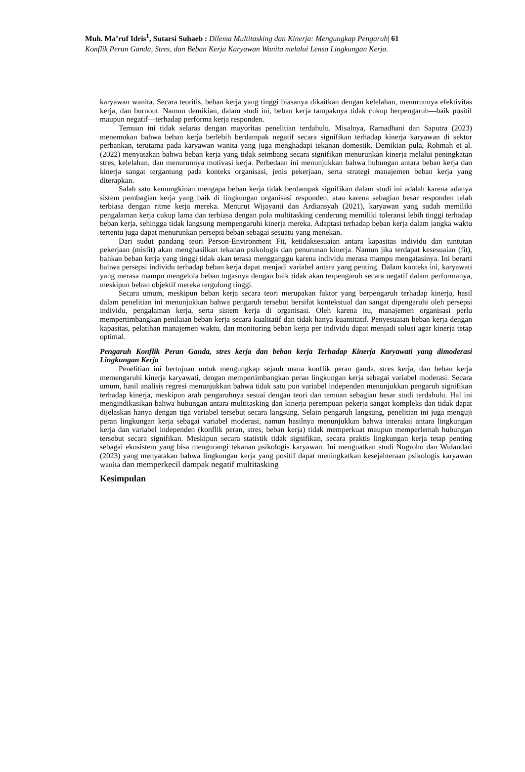Muh. Ma’ruf Idris<sup>1</sup>, Sutarsi Suhaeb : Dilema Multitasking dan Kinerja: Mengungkap Pengaruh| 61
Konflik Peran Ganda, Stres, dan Beban Kerja Karyawan Wanita melalui Lensa Lingkungan Kerja.
karyawan wanita. Secara teoritis, beban kerja yang tinggi biasanya dikaitkan dengan kelelahan, menurunnya efektivitas kerja, dan burnout. Namun demikian, dalam studi ini, beban kerja tampaknya tidak cukup berpengaruh—baik positif maupun negatif—terhadap performa kerja responden.
Temuan ini tidak selaras dengan mayoritas penelitian terdahulu. Misalnya, Ramadhani dan Saputra (2023) menemukan bahwa beban kerja berlebih berdampak negatif secara signifikan terhadap kinerja karyawan di sektor perbankan, terutama pada karyawan wanita yang juga menghadapi tekanan domestik. Demikian pula, Rohmah et al. (2022) menyatakan bahwa beban kerja yang tidak seimbang secara signifikan menurunkan kinerja melalui peningkatan stres, kelelahan, dan menurunnya motivasi kerja. Perbedaan ini menunjukkan bahwa hubungan antara beban kerja dan kinerja sangat tergantung pada konteks organisasi, jenis pekerjaan, serta strategi manajemen beban kerja yang diterapkan.
Salah satu kemungkinan mengapa beban kerja tidak berdampak signifikan dalam studi ini adalah karena adanya sistem pembagian kerja yang baik di lingkungan organisasi responden, atau karena sebagian besar responden telah terbiasa dengan ritme kerja mereka. Menurut Wijayanti dan Ardiansyah (2021), karyawan yang sudah memiliki pengalaman kerja cukup lama dan terbiasa dengan pola multitasking cenderung memiliki toleransi lebih tinggi terhadap beban kerja, sehingga tidak langsung mempengaruhi kinerja mereka. Adaptasi terhadap beban kerja dalam jangka waktu tertentu juga dapat menurunkan persepsi beban sebagai sesuatu yang menekan.
Dari sudut pandang teori Person-Environment Fit, ketidaksesuaian antara kapasitas individu dan tuntutan pekerjaan (misfit) akan menghasilkan tekanan psikologis dan penurunan kinerja. Namun jika terdapat kesesuaian (fit), bahkan beban kerja yang tinggi tidak akan terasa mengganggu karena individu merasa mampu mengatasinya. Ini berarti bahwa persepsi individu terhadap beban kerja dapat menjadi variabel antara yang penting. Dalam konteks ini, karyawati yang merasa mampu mengelola beban tugasnya dengan baik tidak akan terpengaruh secara negatif dalam performanya, meskipun beban objektif mereka tergolong tinggi.
Secara umum, meskipun beban kerja secara teori merupakan faktor yang berpengaruh terhadap kinerja, hasil dalam penelitian ini menunjukkan bahwa pengaruh tersebut bersifat kontekstual dan sangat dipengaruhi oleh persepsi individu, pengalaman kerja, serta sistem kerja di organisasi. Oleh karena itu, manajemen organisasi perlu mempertimbangkan penilaian beban kerja secara kualitatif dan tidak hanya kuantitatif. Penyesuaian beban kerja dengan kapasitas, pelatihan manajemen waktu, dan monitoring beban kerja per individu dapat menjadi solusi agar kinerja tetap optimal.
Pengaruh Konflik Peran Ganda, stres kerja dan beban kerja Terhadap Kinerja Karyawati yang dimoderasi Lingkungan Kerja
Penelitian ini bertujuan untuk mengungkap sejauh mana konflik peran ganda, stres kerja, dan beban kerja memengaruhi kinerja karyawati, dengan mempertimbangkan peran lingkungan kerja sebagai variabel moderasi. Secara umum, hasil analisis regresi menunjukkan bahwa tidak satu pun variabel independen menunjukkan pengaruh signifikan terhadap kinerja, meskipun arah pengaruhnya sesuai dengan teori dan temuan sebagian besar studi terdahulu. Hal ini mengindikasikan bahwa hubungan antara multitasking dan kinerja perempuan pekerja sangat kompleks dan tidak dapat dijelaskan hanya dengan tiga variabel tersebut secara langsung. Selain pengaruh langsung, penelitian ini juga menguji peran lingkungan kerja sebagai variabel moderasi, namun hasilnya menunjukkan bahwa interaksi antara lingkungan kerja dan variabel independen (konflik peran, stres, beban kerja) tidak memperkuat maupun memperlemah hubungan tersebut secara signifikan. Meskipun secara statistik tidak signifikan, secara praktis lingkungan kerja tetap penting sebagai ekosistem yang bisa mengurangi tekanan psikologis karyawan. Ini menguatkan studi Nugroho dan Wulandari (2023) yang menyatakan bahwa lingkungan kerja yang positif dapat meningkatkan kesejahteraan psikologis karyawan wanita dan memperkecil dampak negatif multitasking
Kesimpulan